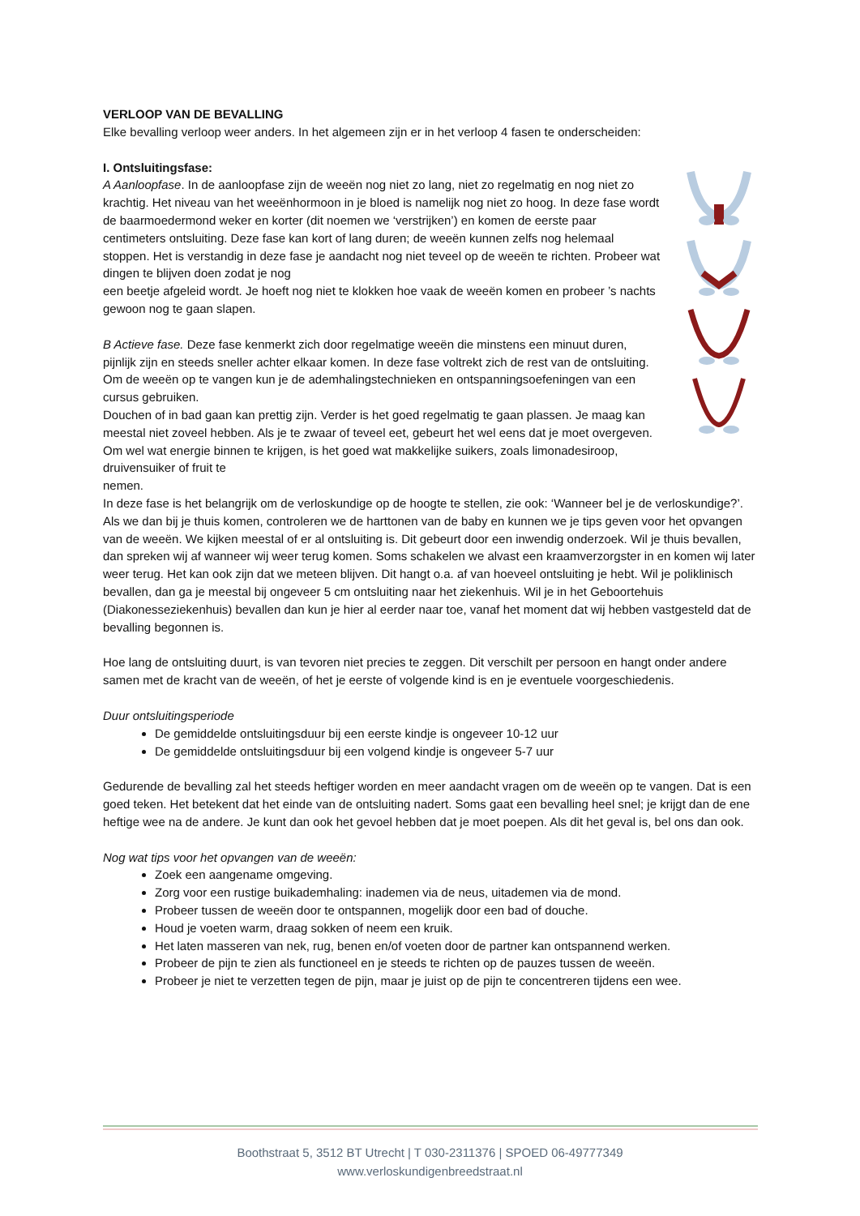VERLOOP VAN DE BEVALLING
Elke bevalling verloop weer anders. In het algemeen zijn er in het verloop 4 fasen te onderscheiden:
I. Ontsluitingsfase:
A Aanloopfase. In de aanloopfase zijn de weeën nog niet zo lang, niet zo regelmatig en nog niet zo krachtig. Het niveau van het weeënhormoon in je bloed is namelijk nog niet zo hoog. In deze fase wordt de baarmoedermond weker en korter (dit noemen we ‘verstrijken’) en komen de eerste paar centimeters ontsluiting. Deze fase kan kort of lang duren; de weeën kunnen zelfs nog helemaal stoppen. Het is verstandig in deze fase je aandacht nog niet teveel op de weeën te richten. Probeer wat dingen te blijven doen zodat je nog
een beetje afgeleid wordt. Je hoeft nog niet te klokken hoe vaak de weeën komen en probeer ’s nachts gewoon nog te gaan slapen.
B Actieve fase. Deze fase kenmerkt zich door regelmatige weeën die minstens een minuut duren, pijnlijk zijn en steeds sneller achter elkaar komen. In deze fase voltrekt zich de rest van de ontsluiting. Om de weeën op te vangen kun je de ademhalingstechnieken en ontspanningsoefeningen van een cursus gebruiken.
Douchen of in bad gaan kan prettig zijn. Verder is het goed regelmatig te gaan plassen. Je maag kan meestal niet zoveel hebben. Als je te zwaar of teveel eet, gebeurt het wel eens dat je moet overgeven. Om wel wat energie binnen te krijgen, is het goed wat makkelijke suikers, zoals limonadesiroop, druivensuiker of fruit te
nemen.
In deze fase is het belangrijk om de verloskundige op de hoogte te stellen, zie ook: ‘Wanneer bel je de verloskundige?’. Als we dan bij je thuis komen, controleren we de harttonen van de baby en kunnen we je tips geven voor het opvangen van de weeën. We kijken meestal of er al ontsluiting is. Dit gebeurt door een inwendig onderzoek. Wil je thuis bevallen, dan spreken wij af wanneer wij weer terug komen. Soms schakelen we alvast een kraamverzorgster in en komen wij later weer terug. Het kan ook zijn dat we meteen blijven. Dit hangt o.a. af van hoeveel ontsluiting je hebt. Wil je poliklinisch bevallen, dan ga je meestal bij ongeveer 5 cm ontsluiting naar het ziekenhuis. Wil je in het Geboortehuis (Diakonesseziekenhuis) bevallen dan kun je hier al eerder naar toe, vanaf het moment dat wij hebben vastgesteld dat de bevalling begonnen is.
Hoe lang de ontsluiting duurt, is van tevoren niet precies te zeggen. Dit verschilt per persoon en hangt onder andere samen met de kracht van de weeën, of het je eerste of volgende kind is en je eventuele voorgeschiedenis.
Duur ontsluitingsperiode
De gemiddelde ontsluitingsduur bij een eerste kindje is ongeveer 10-12 uur
De gemiddelde ontsluitingsduur bij een volgend kindje is ongeveer 5-7 uur
Gedurende de bevalling zal het steeds heftiger worden en meer aandacht vragen om de weeën op te vangen. Dat is een goed teken. Het betekent dat het einde van de ontsluiting nadert. Soms gaat een bevalling heel snel; je krijgt dan de ene heftige wee na de andere. Je kunt dan ook het gevoel hebben dat je moet poepen. Als dit het geval is, bel ons dan ook.
Nog wat tips voor het opvangen van de weeën:
Zoek een aangename omgeving.
Zorg voor een rustige buikademhaling: inademen via de neus, uitademen via de mond.
Probeer tussen de weeën door te ontspannen, mogelijk door een bad of douche.
Houd je voeten warm, draag sokken of neem een kruik.
Het laten masseren van nek, rug, benen en/of voeten door de partner kan ontspannend werken.
Probeer de pijn te zien als functioneel en je steeds te richten op de pauzes tussen de weeën.
Probeer je niet te verzetten tegen de pijn, maar je juist op de pijn te concentreren tijdens een wee.
Boothstraat 5, 3512 BT Utrecht | T 030-2311376 | SPOED 06-49777349
www.verloskundigenbreedstraat.nl